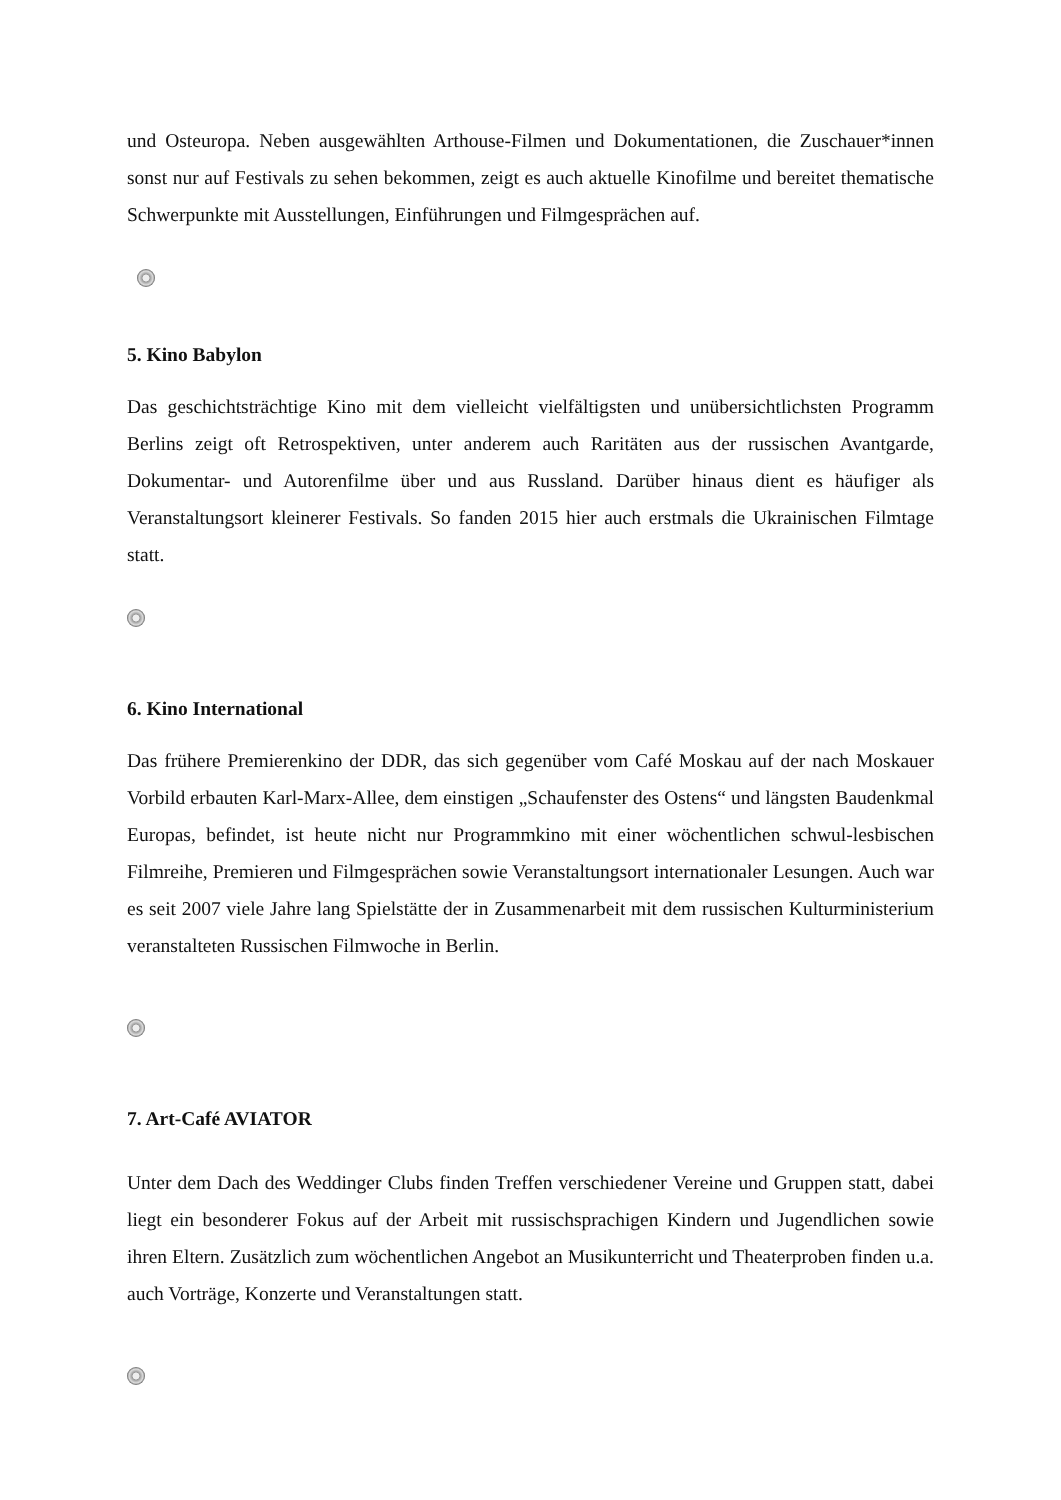und Osteuropa. Neben ausgewählten Arthouse-Filmen und Dokumentationen, die Zuschauer*innen sonst nur auf Festivals zu sehen bekommen, zeigt es auch aktuelle Kinofilme und bereitet thematische Schwerpunkte mit Ausstellungen, Einführungen und Filmgesprächen auf.
5. Kino Babylon
Das geschichtsträchtige Kino mit dem vielleicht vielfältigsten und unübersichtlichsten Programm Berlins zeigt oft Retrospektiven, unter anderem auch Raritäten aus der russischen Avantgarde, Dokumentar- und Autorenfilme über und aus Russland. Darüber hinaus dient es häufiger als Veranstaltungsort kleinerer Festivals. So fanden 2015 hier auch erstmals die Ukrainischen Filmtage statt.
6. Kino International
Das frühere Premierenkino der DDR, das sich gegenüber vom Café Moskau auf der nach Moskauer Vorbild erbauten Karl-Marx-Allee, dem einstigen „Schaufenster des Ostens“ und längsten Baudenkmal Europas, befindet, ist heute nicht nur Programmkino mit einer wöchentlichen schwul-lesbischen Filmreihe, Premieren und Filmgesprächen sowie Veranstaltungsort internationaler Lesungen. Auch war es seit 2007 viele Jahre lang Spielstätte der in Zusammenarbeit mit dem russischen Kulturministerium veranstalteten Russischen Filmwoche in Berlin.
7. Art-Café AVIATOR
Unter dem Dach des Weddinger Clubs finden Treffen verschiedener Vereine und Gruppen statt, dabei liegt ein besonderer Fokus auf der Arbeit mit russischsprachigen Kindern und Jugendlichen sowie ihren Eltern. Zusätzlich zum wöchentlichen Angebot an Musikunterricht und Theaterproben finden u.a. auch Vorträge, Konzerte und Veranstaltungen statt.